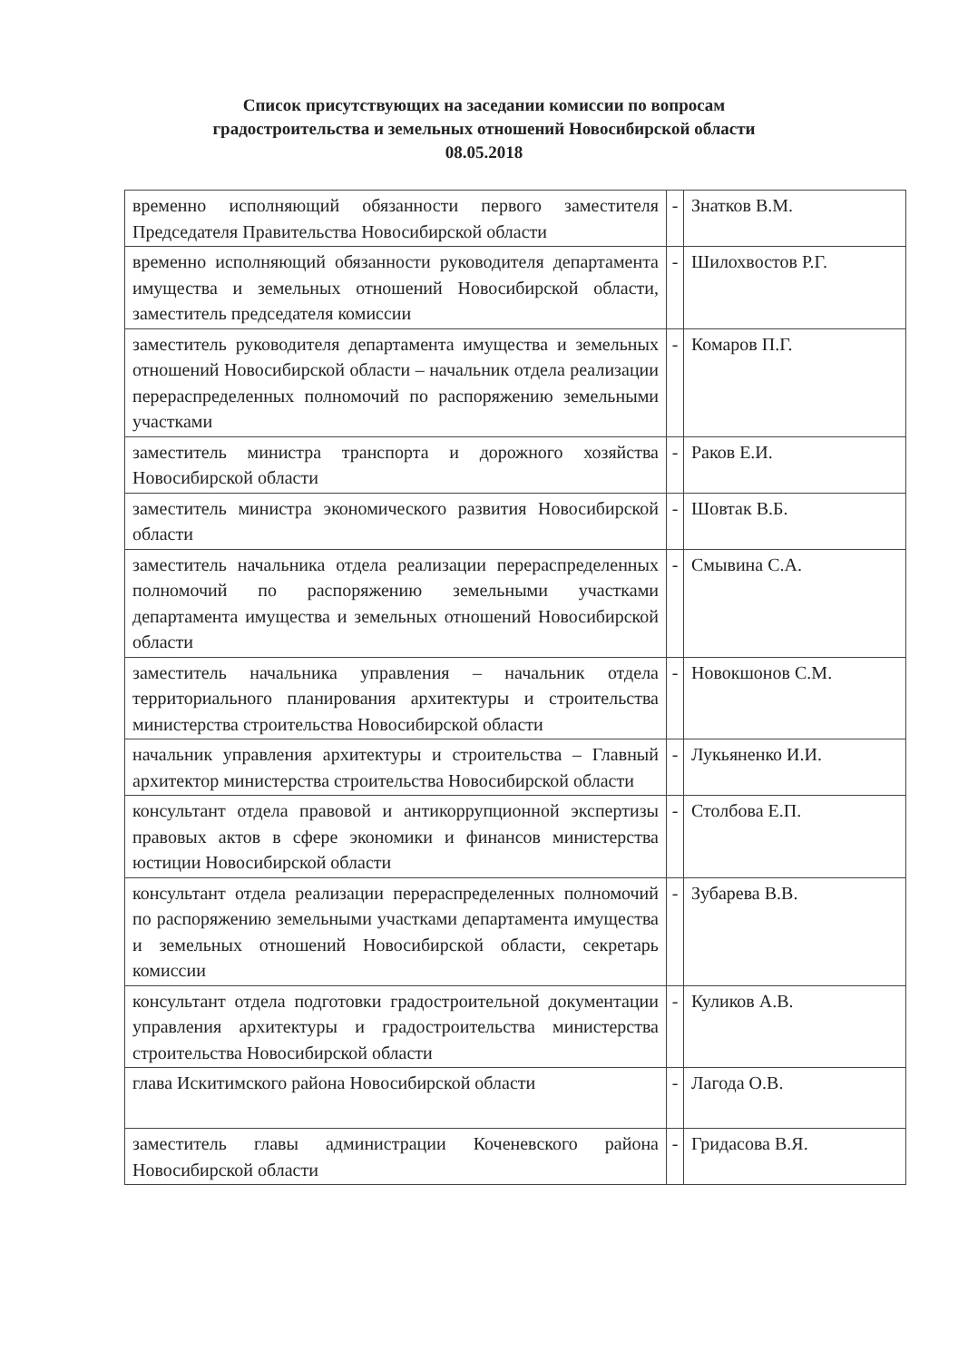Список присутствующих на заседании комиссии по вопросам
градостроительства и земельных отношений Новосибирской области
08.05.2018
| временно исполняющий обязанности первого заместителя Председателя Правительства Новосибирской области | - | Знатков В.М. |
| временно исполняющий обязанности руководителя департамента имущества и земельных отношений Новосибирской области, заместитель председателя комиссии | - | Шилохвостов Р.Г. |
| заместитель руководителя департамента имущества и земельных отношений Новосибирской области – начальник отдела реализации перераспределенных полномочий по распоряжению земельными участками | - | Комаров П.Г. |
| заместитель министра транспорта и дорожного хозяйства Новосибирской области | - | Раков Е.И. |
| заместитель министра экономического развития Новосибирской области | - | Шовтак В.Б. |
| заместитель начальника отдела реализации перераспределенных полномочий по распоряжению земельными участками департамента имущества и земельных отношений Новосибирской области | - | Смывина С.А. |
| заместитель начальника управления – начальник отдела территориального планирования архитектуры и строительства министерства строительства Новосибирской области | - | Новокшонов С.М. |
| начальник управления архитектуры и строительства – Главный архитектор министерства строительства Новосибирской области | - | Лукьяненко И.И. |
| консультант отдела правовой и антикоррупционной экспертизы правовых актов в сфере экономики и финансов министерства юстиции Новосибирской области | - | Столбова Е.П. |
| консультант отдела реализации перераспределенных полномочий по распоряжению земельными участками департамента имущества и земельных отношений Новосибирской области, секретарь комиссии | - | Зубарева В.В. |
| консультант отдела подготовки градостроительной документации управления архитектуры и градостроительства министерства строительства Новосибирской области | - | Куликов А.В. |
| глава Искитимского района Новосибирской области | - | Лагода О.В. |
| заместитель главы администрации Коченевского района Новосибирской области | - | Гридасова В.Я. |